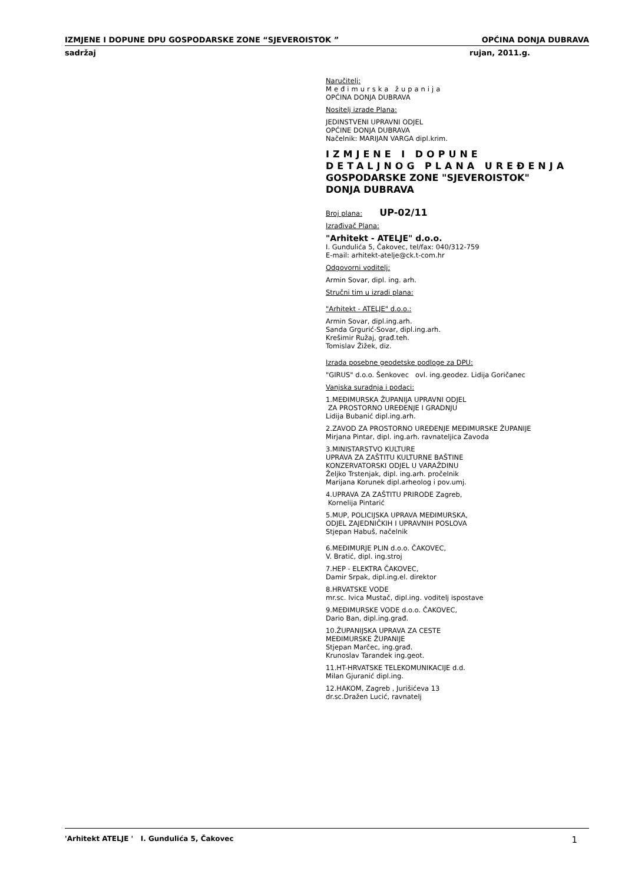IZMJENE I DOPUNE DPU GOSPODARSKE ZONE “SJEVEROISTOK ” OPĆINA DONJA DUBRAVA
sadržaj rujan, 2011.g.
Naručitelj:
Međimurska županija
OPĆINA DONJA DUBRAVA
Nositelj izrade Plana:
JEDINSTVENI UPRAVNI ODJEL
OPĆINE DONJA DUBRAVA
Načelnik: MARIJAN VARGA dipl.krim.
IZMJENE I DOPUNE
DETALJNOG PLANA UREĐENJA
GOSPODARSKE ZONE "SJEVEROISTOK"
DONJA DUBRAVA
Broj plana: UP-02/11
Izrađivač Plana:
"Arhitekt - ATELJE" d.o.o.
I. Gundulića 5, Čakovec, tel/fax: 040/312-759
E-mail: arhitekt-atelje@ck.t-com.hr
Odgovorni voditelj:
Armin Sovar, dipl. ing. arh.
Stručni tim u izradi plana:
"Arhitekt - ATELJE" d.o.o.:
Armin Sovar, dipl.ing.arh.
Sanda Grgurić-Sovar, dipl.ing.arh.
Krešimir Ružaj, građ.teh.
Tomislav Žižek, diz.
Izrada posebne geodetske podloge za DPU:
"GIRUS" d.o.o. Šenkovec ovl. ing.geodez. Lidija Goričanec
Vanjska suradnja i podaci:
1.MEĐIMURSKA ŽUPANIJA UPRAVNI ODJEL
ZA PROSTORNO UREĐENJE I GRADNJU
Lidija Bubanić dipl.ing.arh.
2.ZAVOD ZA PROSTORNO UREĐENJE MEĐIMURSKE ŽUPANIJE
Mirjana Pintar, dipl. ing.arh. ravnateljica Zavoda
3.MINISTARSTVO KULTURE
UPRAVA ZA ZAŠTITU KULTURNE BAŠTINE
KONZERVATORSKI ODJEL U VARAŽDINU
Željko Trstenjak, dipl. ing.arh. pročelnik
Marijana Korunek dipl.arheolog i pov.umj.
4.UPRAVA ZA ZAŠTITU PRIRODE Zagreb,
Kornelija Pintarić
5.MUP, POLICIJSKA UPRAVA MEĐIMURSKA,
ODJEL ZAJEDNIČKIH I UPRAVNIH POSLOVA
Stjepan Habuš, načelnik
6.MEĐIMURJE PLIN d.o.o. ČAKOVEC,
V. Bratić, dipl. ing.stroj
7.HEP - ELEKTRA ČAKOVEC,
Damir Srpak, dipl.ing.el. direktor
8.HRVATSKE VODE
mr.sc. Ivica Mustač, dipl.ing. voditelj ispostave
9.MEĐIMURSKE VODE d.o.o. ČAKOVEC,
Dario Ban, dipl.ing.građ.
10.ŽUPANIJSKA UPRAVA ZA CESTE
MEĐIMURSKE ŽUPANIJE
Stjepan Marčec, ing.građ.
Krunoslav Tarandek ing.geot.
11.HT-HRVATSKE TELEKOMUNIKACIJE d.d.
Milan Gjuranić dipl.ing.
12.HAKOM, Zagreb , Jurišićeva 13
dr.sc.Dražen Lucić, ravnatelj
'Arhitekt ATELJE ' I. Gundulića 5, Čakovec 1